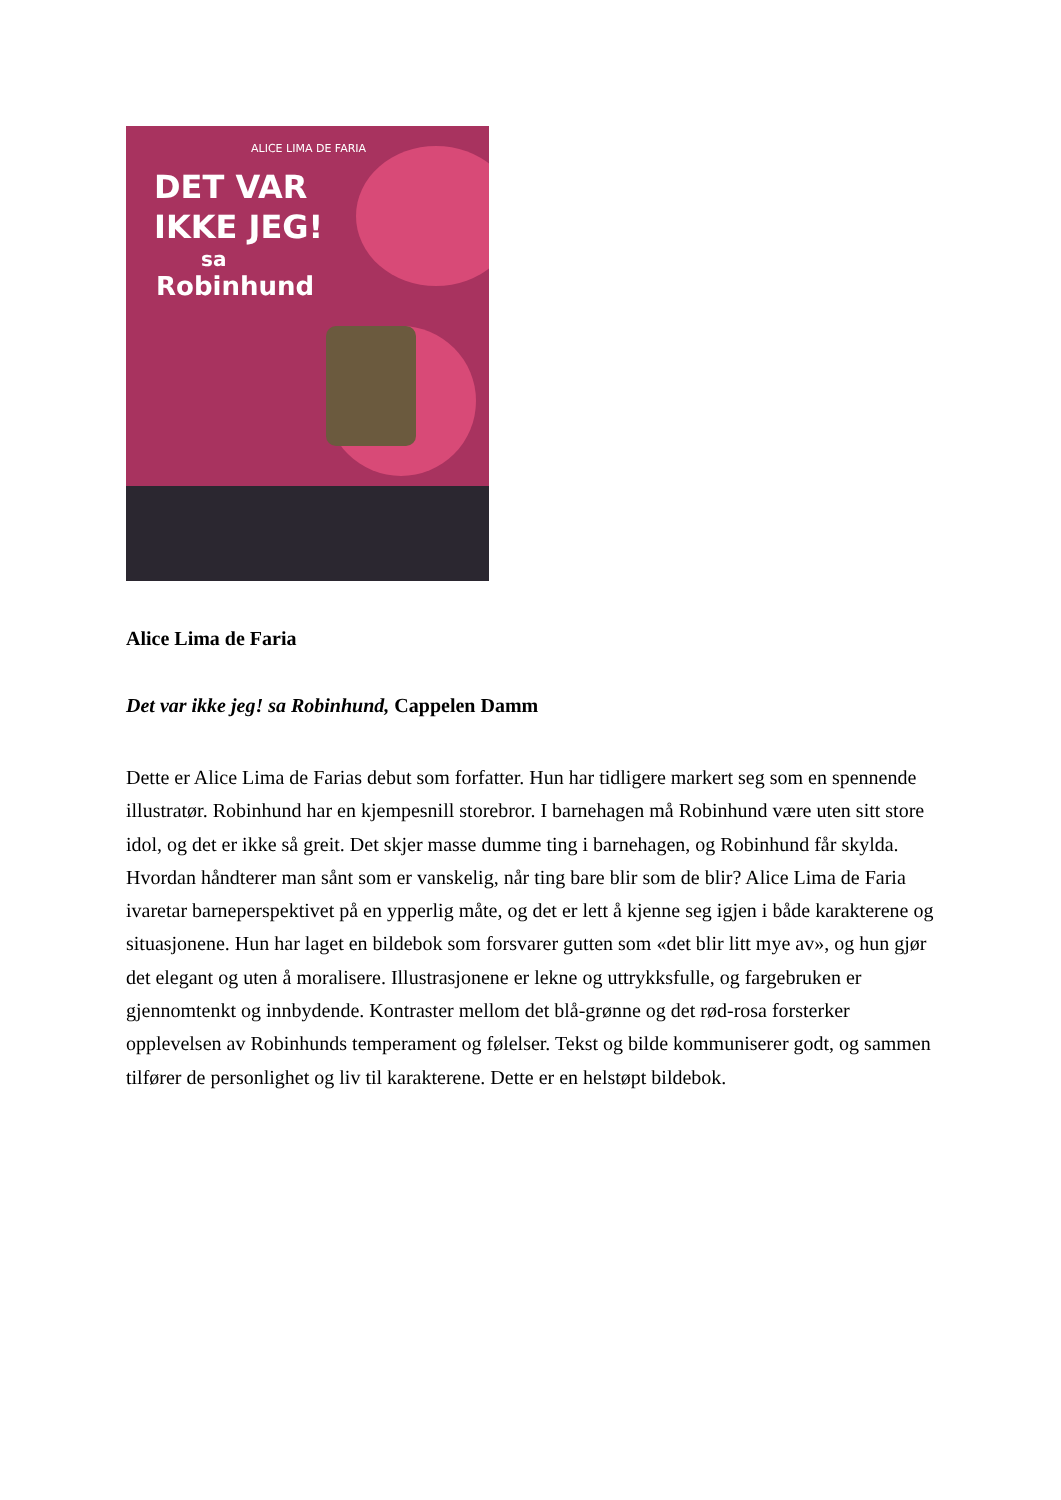ALICE LIMA DE FARIA
DET VAR
IKKE JEG!
sa
Robinhund
Alice Lima de Faria
Det var ikke jeg! sa Robinhund, Cappelen Damm
Dette er Alice Lima de Farias debut som forfatter. Hun har tidligere markert seg som en spennende illustratør. Robinhund har en kjempesnill storebror. I barnehagen må Robinhund være uten sitt store idol, og det er ikke så greit. Det skjer masse dumme ting i barnehagen, og Robinhund får skylda. Hvordan håndterer man sånt som er vanskelig, når ting bare blir som de blir? Alice Lima de Faria ivaretar barneperspektivet på en ypperlig måte, og det er lett å kjenne seg igjen i både karakterene og situasjonene. Hun har laget en bildebok som forsvarer gutten som «det blir litt mye av», og hun gjør det elegant og uten å moralisere. Illustrasjonene er lekne og uttrykksfulle, og fargebruken er gjennomtenkt og innbydende. Kontraster mellom det blå-grønne og det rød-rosa forsterker opplevelsen av Robinhunds temperament og følelser. Tekst og bilde kommuniserer godt, og sammen tilfører de personlighet og liv til karakterene. Dette er en helstøpt bildebok.